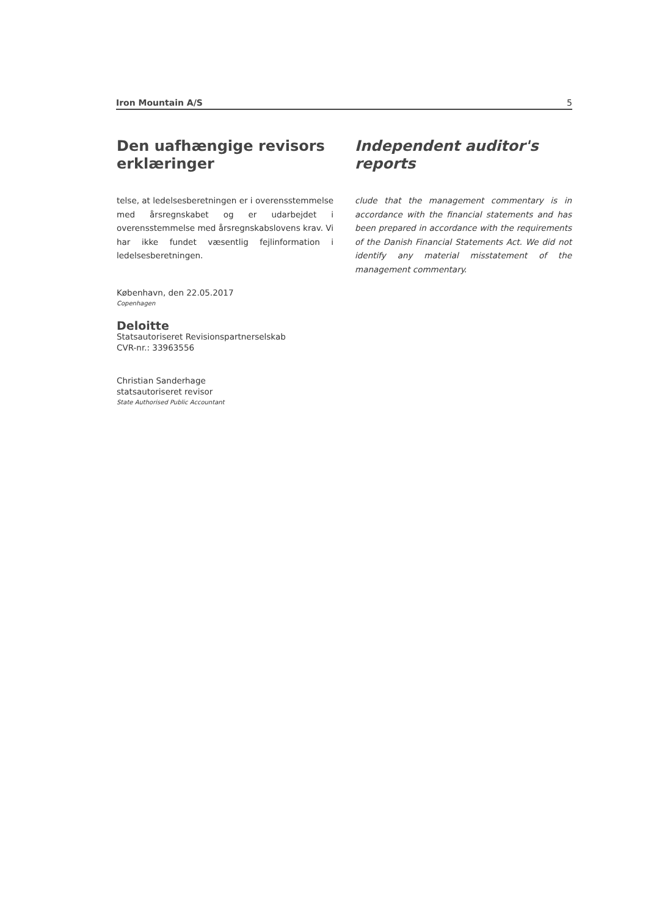Iron Mountain A/S 5
Den uafhængige revisors erklæringer
telse, at ledelsesberetningen er i overensstemmelse med årsregnskabet og er udarbejdet i overensstemmelse med årsregnskabslovens krav. Vi har ikke fundet væsentlig fejlinformation i ledelsesberetningen.
Independent auditor's reports
clude that the management commentary is in accordance with the financial statements and has been prepared in accordance with the requirements of the Danish Financial Statements Act. We did not identify any material misstatement of the management commentary.
København, den 22.05.2017
Copenhagen
Deloitte
Statsautoriseret Revisionspartnerselskab
CVR-nr.: 33963556
Christian Sanderhage
statsautoriseret revisor
State Authorised Public Accountant